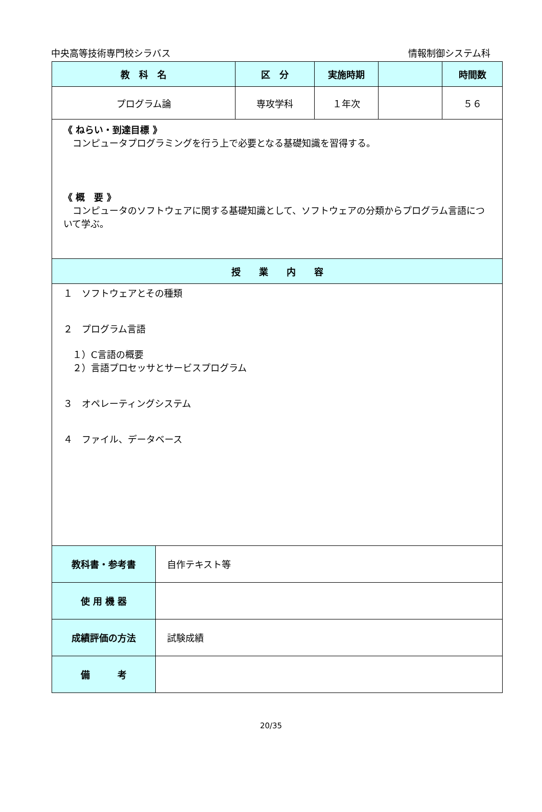中央高等技術専門校シラバス 情報制御システム科
| 教 科 名 | 区 分 | 実施時期 | | 時間数 |
| --- | --- | --- | --- | --- |
| プログラム論 | 専攻学科 | １年次 | | ５６ |
| 《 ねらい・到達目標 》 コンピュータプログラミングを行う上で必要となる基礎知識を習得する。 《 概 要 》 コンピュータのソフトウェアに関する基礎知識として、ソフトウェアの分類からプログラム言語について学ぶ。 | | | | |
| 授 業 内 容 | | | | |
| １ ソフトウェアとその種類 ２ プログラム言語 １）C言語の概要 ２）言語プロセッサとサービスプログラム ３ オペレーティングシステム ４ ファイル、データベース | | | | |
| 教科書・参考書 | 自作テキスト等 |
| 使 用 機 器 | |
| 成績評価の方法 | 試験成績 |
| 備 考 | |
20/35